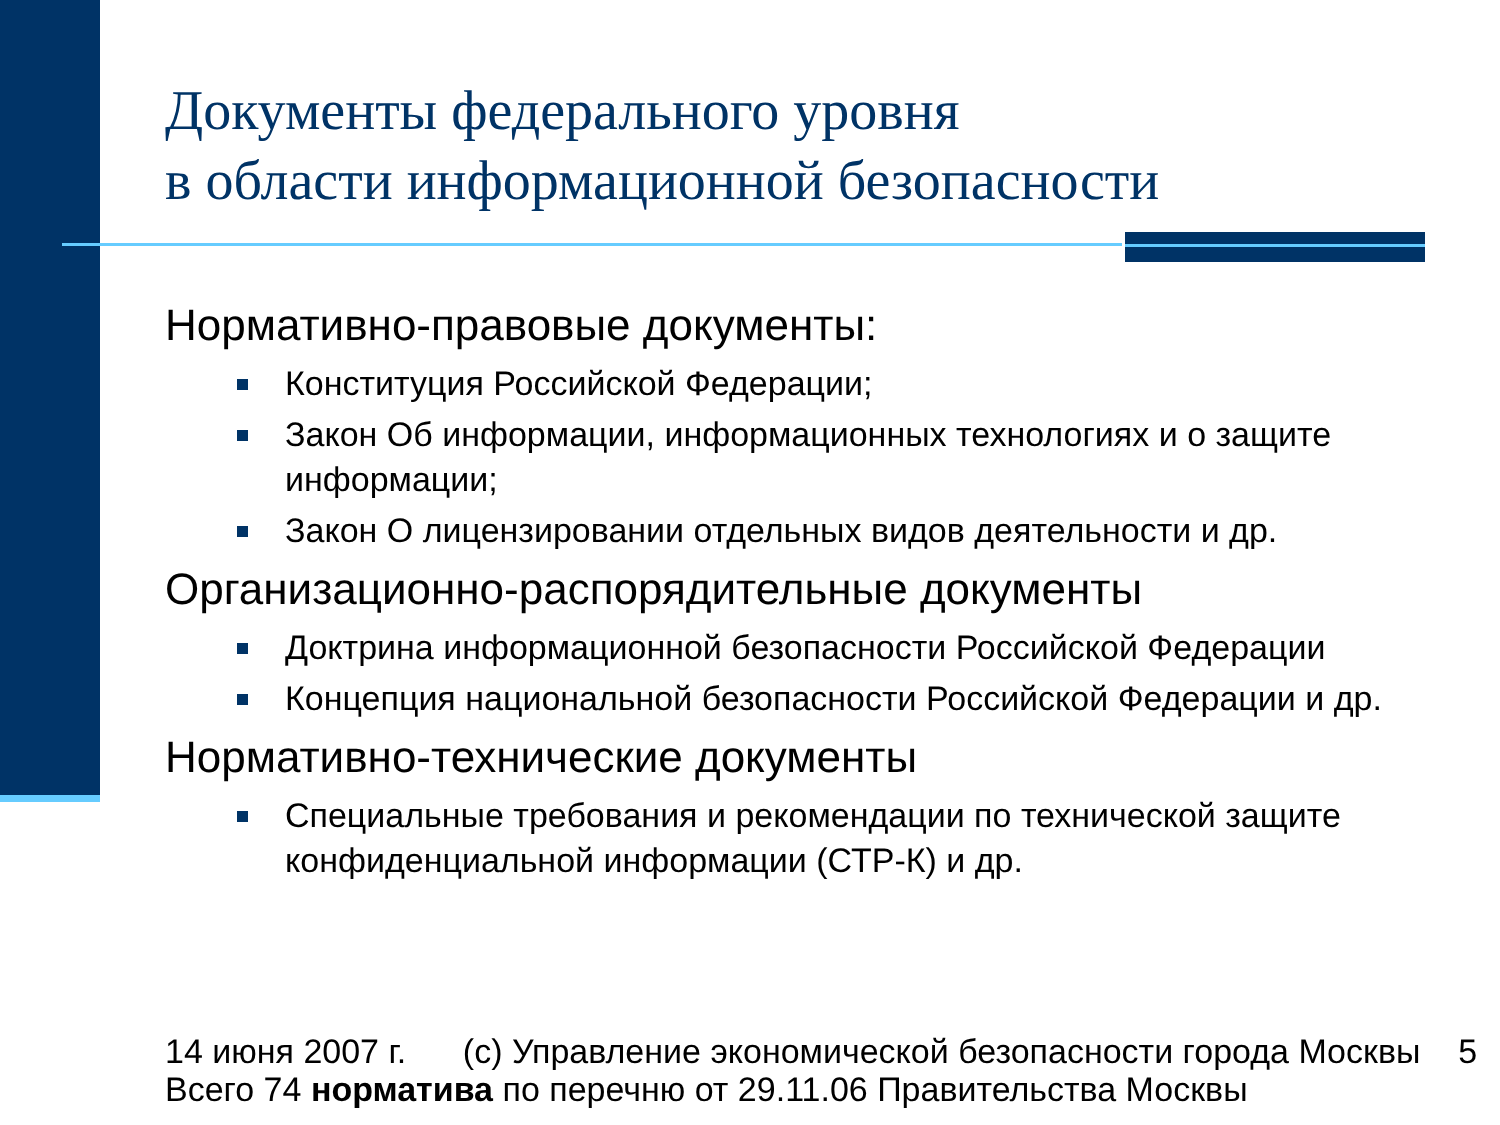Документы федерального уровня
в области информационной безопасности
Нормативно-правовые документы:
Конституция Российской Федерации;
Закон Об информации, информационных технологиях и о защите информации;
Закон О лицензировании отдельных видов деятельности и др.
Организационно-распорядительные документы
Доктрина информационной безопасности Российской Федерации
Концепция национальной безопасности Российской Федерации и др.
Нормативно-технические документы
Специальные требования и рекомендации по технической защите конфиденциальной информации (СТР-К) и др.
14 июня 2007 г. (c) Управление экономической безопасности города Москвы 5
Всего 74 норматива по перечню от 29.11.06 Правительства Москвы